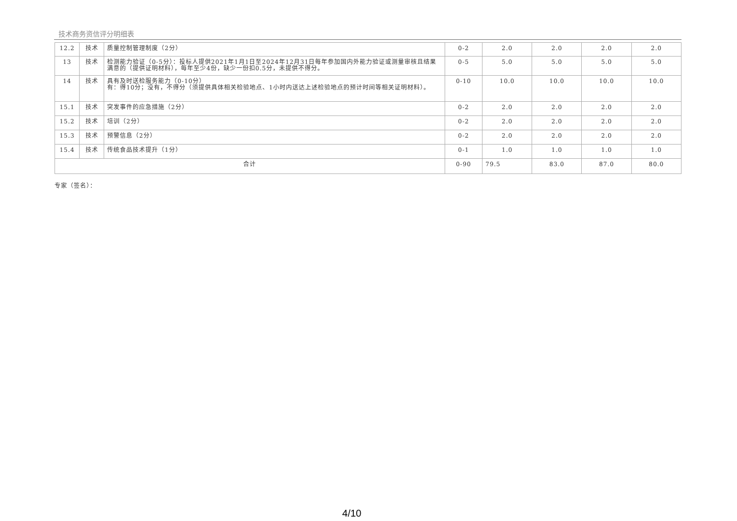技术商务资信评分明细表
| 12.2 | 技术 | 质量控制管理制度（2分） | 0-2 | 2.0 | 2.0 | 2.0 | 2.0 |
| 13 | 技术 | 检测能力验证（0-5分）：投标人提供2021年1月1日至2024年12月31日每年参加国内外能力验证或测量审核且结果满意的（提供证明材料），每年至少4份，缺少一份扣0.5分，未提供不得分。 | 0-5 | 5.0 | 5.0 | 5.0 | 5.0 |
| 14 | 技术 | 具有及时送检服务能力（0-10分） 有：得10分；没有，不得分（须提供具体相关检验地点、1小时内送达上述检验地点的预计时间等相关证明材料）。 | 0-10 | 10.0 | 10.0 | 10.0 | 10.0 |
| 15.1 | 技术 | 突发事件的应急措施（2分） | 0-2 | 2.0 | 2.0 | 2.0 | 2.0 |
| 15.2 | 技术 | 培训（2分） | 0-2 | 2.0 | 2.0 | 2.0 | 2.0 |
| 15.3 | 技术 | 预警信息（2分） | 0-2 | 2.0 | 2.0 | 2.0 | 2.0 |
| 15.4 | 技术 | 传统食品技术提升（1分） | 0-1 | 1.0 | 1.0 | 1.0 | 1.0 |
| 合计 | | | 0-90 | 79.5 | 83.0 | 87.0 | 80.0 |
专家（签名）：
4/10